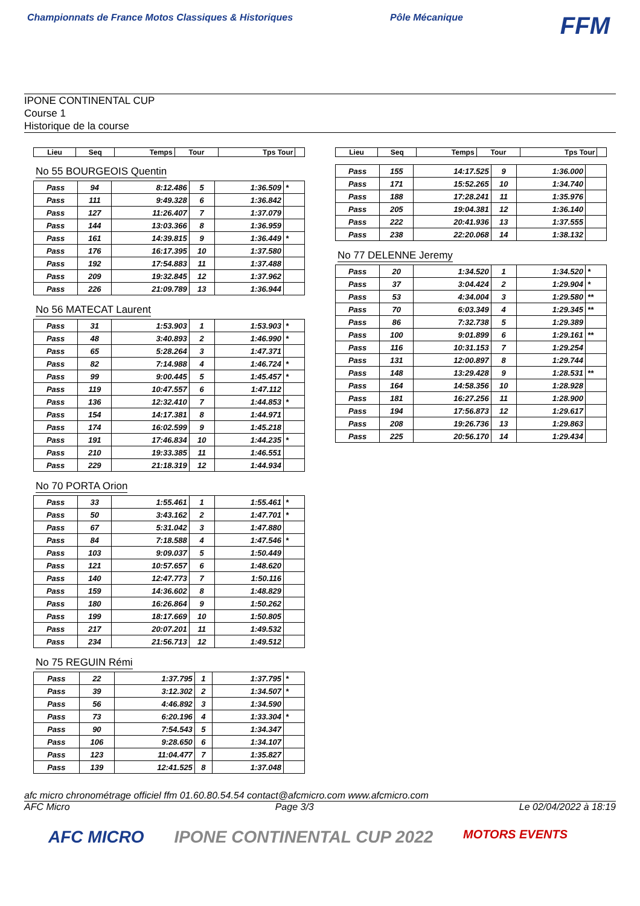Championnats de France Motos Classiques & Historiques
Pôle Mécanique
FFM
IPONE CONTINENTAL CUP
Course 1
Historique de la course
| Lieu | Seq | Temps | Tour | Tps Tour | |
| --- | --- | --- | --- | --- | --- |
No 55 BOURGEOIS Quentin
| Pass | 94 | 8:12.486 | 5 | 1:36.509 | * |
| Pass | 111 | 9:49.328 | 6 | 1:36.842 | |
| Pass | 127 | 11:26.407 | 7 | 1:37.079 | |
| Pass | 144 | 13:03.366 | 8 | 1:36.959 | |
| Pass | 161 | 14:39.815 | 9 | 1:36.449 | * |
| Pass | 176 | 16:17.395 | 10 | 1:37.580 | |
| Pass | 192 | 17:54.883 | 11 | 1:37.488 | |
| Pass | 209 | 19:32.845 | 12 | 1:37.962 | |
| Pass | 226 | 21:09.789 | 13 | 1:36.944 | |
No 56 MATECAT Laurent
| Pass | 31 | 1:53.903 | 1 | 1:53.903 | * |
| Pass | 48 | 3:40.893 | 2 | 1:46.990 | * |
| Pass | 65 | 5:28.264 | 3 | 1:47.371 | |
| Pass | 82 | 7:14.988 | 4 | 1:46.724 | * |
| Pass | 99 | 9:00.445 | 5 | 1:45.457 | * |
| Pass | 119 | 10:47.557 | 6 | 1:47.112 | |
| Pass | 136 | 12:32.410 | 7 | 1:44.853 | * |
| Pass | 154 | 14:17.381 | 8 | 1:44.971 | |
| Pass | 174 | 16:02.599 | 9 | 1:45.218 | |
| Pass | 191 | 17:46.834 | 10 | 1:44.235 | * |
| Pass | 210 | 19:33.385 | 11 | 1:46.551 | |
| Pass | 229 | 21:18.319 | 12 | 1:44.934 | |
No 70 PORTA Orion
| Pass | 33 | 1:55.461 | 1 | 1:55.461 | * |
| Pass | 50 | 3:43.162 | 2 | 1:47.701 | * |
| Pass | 67 | 5:31.042 | 3 | 1:47.880 | |
| Pass | 84 | 7:18.588 | 4 | 1:47.546 | * |
| Pass | 103 | 9:09.037 | 5 | 1:50.449 | |
| Pass | 121 | 10:57.657 | 6 | 1:48.620 | |
| Pass | 140 | 12:47.773 | 7 | 1:50.116 | |
| Pass | 159 | 14:36.602 | 8 | 1:48.829 | |
| Pass | 180 | 16:26.864 | 9 | 1:50.262 | |
| Pass | 199 | 18:17.669 | 10 | 1:50.805 | |
| Pass | 217 | 20:07.201 | 11 | 1:49.532 | |
| Pass | 234 | 21:56.713 | 12 | 1:49.512 | |
No 75 REGUIN Rémi
| Pass | 22 | 1:37.795 | 1 | 1:37.795 | * |
| Pass | 39 | 3:12.302 | 2 | 1:34.507 | * |
| Pass | 56 | 4:46.892 | 3 | 1:34.590 | |
| Pass | 73 | 6:20.196 | 4 | 1:33.304 | * |
| Pass | 90 | 7:54.543 | 5 | 1:34.347 | |
| Pass | 106 | 9:28.650 | 6 | 1:34.107 | |
| Pass | 123 | 11:04.477 | 7 | 1:35.827 | |
| Pass | 139 | 12:41.525 | 8 | 1:37.048 | |
| Lieu | Seq | Temps | Tour | Tps Tour | |
| --- | --- | --- | --- | --- | --- |
| Pass | 155 | 14:17.525 | 9 | 1:36.000 | |
| Pass | 171 | 15:52.265 | 10 | 1:34.740 | |
| Pass | 188 | 17:28.241 | 11 | 1:35.976 | |
| Pass | 205 | 19:04.381 | 12 | 1:36.140 | |
| Pass | 222 | 20:41.936 | 13 | 1:37.555 | |
| Pass | 238 | 22:20.068 | 14 | 1:38.132 | |
No 77 DELENNE Jeremy
| Pass | 20 | 1:34.520 | 1 | 1:34.520 | * |
| Pass | 37 | 3:04.424 | 2 | 1:29.904 | * |
| Pass | 53 | 4:34.004 | 3 | 1:29.580 | ** |
| Pass | 70 | 6:03.349 | 4 | 1:29.345 | ** |
| Pass | 86 | 7:32.738 | 5 | 1:29.389 | |
| Pass | 100 | 9:01.899 | 6 | 1:29.161 | ** |
| Pass | 116 | 10:31.153 | 7 | 1:29.254 | |
| Pass | 131 | 12:00.897 | 8 | 1:29.744 | |
| Pass | 148 | 13:29.428 | 9 | 1:28.531 | ** |
| Pass | 164 | 14:58.356 | 10 | 1:28.928 | |
| Pass | 181 | 16:27.256 | 11 | 1:28.900 | |
| Pass | 194 | 17:56.873 | 12 | 1:29.617 | |
| Pass | 208 | 19:26.736 | 13 | 1:29.863 | |
| Pass | 225 | 20:56.170 | 14 | 1:29.434 | |
afc micro chronométrage officiel ffm 01.60.80.54.54 contact@afcmicro.com www.afcmicro.com
AFC Micro Page 3/3 Le 02/04/2022 à 18:19
AFC MICRO IPONE CONTINENTAL CUP 2022 MOTORS EVENTS